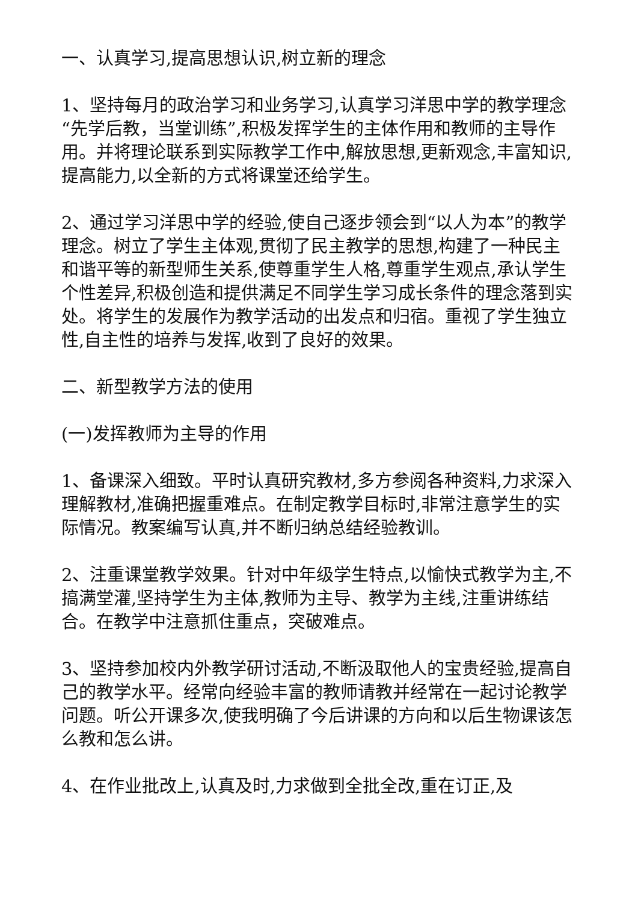一、认真学习,提高思想认识,树立新的理念
1、坚持每月的政治学习和业务学习,认真学习洋思中学的教学理念“先学后教，当堂训练”,积极发挥学生的主体作用和教师的主导作用。并将理论联系到实际教学工作中,解放思想,更新观念,丰富知识,提高能力,以全新的方式将课堂还给学生。
2、通过学习洋思中学的经验,使自己逐步领会到“以人为本”的教学理念。树立了学生主体观,贯彻了民主教学的思想,构建了一种民主和谐平等的新型师生关系,使尊重学生人格,尊重学生观点,承认学生个性差异,积极创造和提供满足不同学生学习成长条件的理念落到实处。将学生的发展作为教学活动的出发点和归宿。重视了学生独立性,自主性的培养与发挥,收到了良好的效果。
二、新型教学方法的使用
(一)发挥教师为主导的作用
1、备课深入细致。平时认真研究教材,多方参阅各种资料,力求深入理解教材,准确把握重难点。在制定教学目标时,非常注意学生的实际情况。教案编写认真,并不断归纳总结经验教训。
2、注重课堂教学效果。针对中年级学生特点,以愉快式教学为主,不搞满堂灌,坚持学生为主体,教师为主导、教学为主线,注重讲练结合。在教学中注意抓住重点，突破难点。
3、坚持参加校内外教学研讨活动,不断汲取他人的宝贵经验,提高自己的教学水平。经常向经验丰富的教师请教并经常在一起讨论教学问题。听公开课多次,使我明确了今后讲课的方向和以后生物课该怎么教和怎么讲。
4、在作业批改上,认真及时,力求做到全批全改,重在订正,及